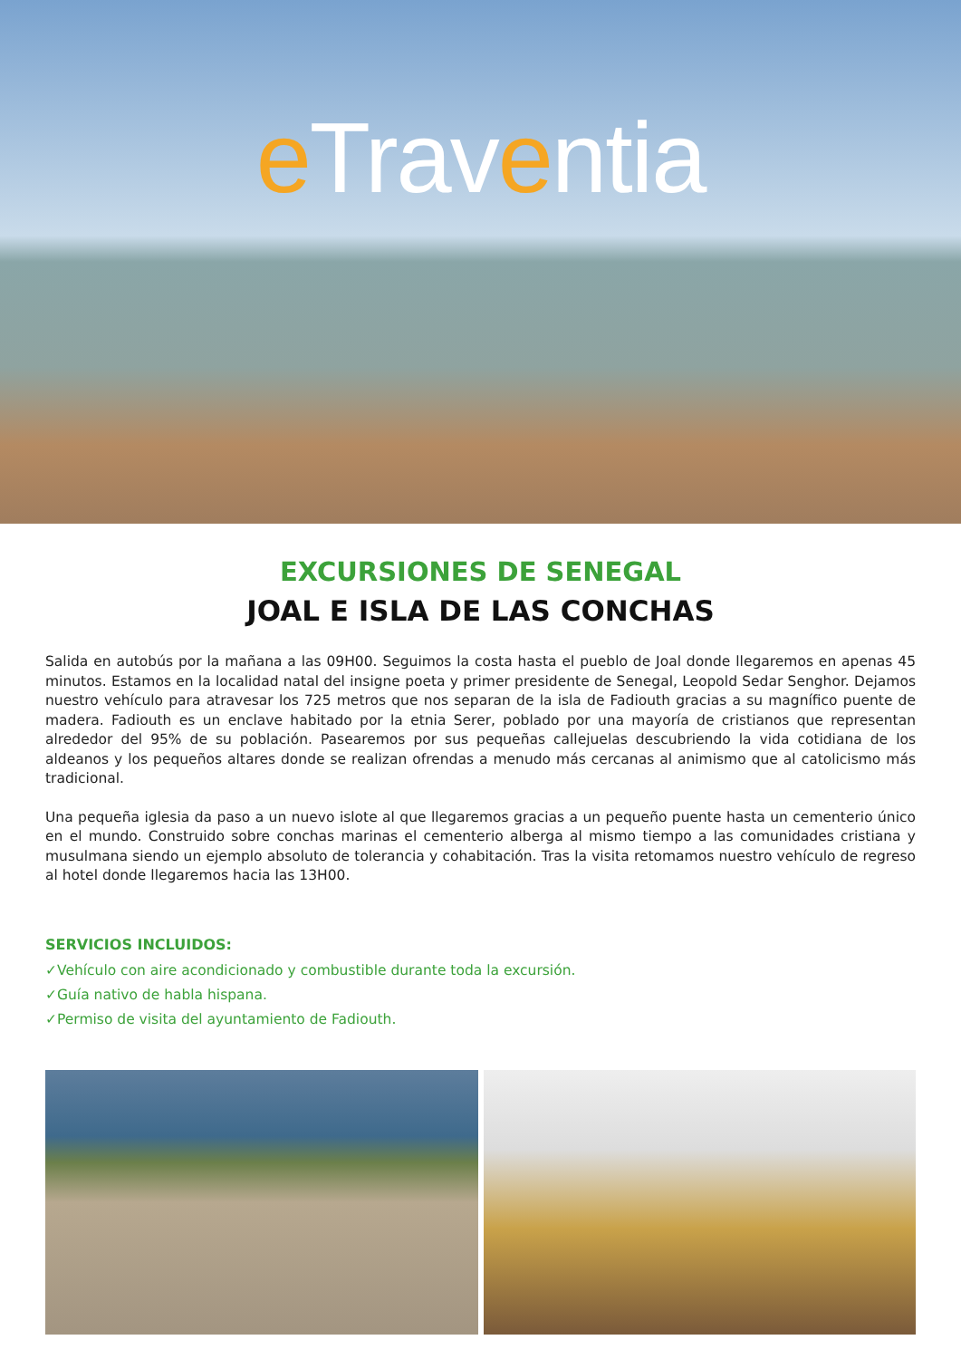e Traventia
EXCURSIONES DE SENEGAL
JOAL E ISLA DE LAS CONCHAS
Salida en autobús por la mañana a las 09H00. Seguimos la costa hasta el pueblo de Joal donde llegaremos en apenas 45 minutos. Estamos en la localidad natal del insigne poeta y primer presidente de Senegal, Leopold Sedar Senghor. Dejamos nuestro vehículo para atravesar los 725 metros que nos separan de la isla de Fadiouth gracias a su magnífico puente de madera. Fadiouth es un enclave habitado por la etnia Serer, poblado por una mayoría de cristianos que representan alrededor del 95% de su población. Pasearemos por sus pequeñas callejuelas descubriendo la vida cotidiana de los aldeanos y los pequeños altares donde se realizan ofrendas a menudo más cercanas al animismo que al catolicismo más tradicional.
Una pequeña iglesia da paso a un nuevo islote al que llegaremos gracias a un pequeño puente hasta un cementerio único en el mundo. Construido sobre conchas marinas el cementerio alberga al mismo tiempo a las comunidades cristiana y musulmana siendo un ejemplo absoluto de tolerancia y cohabitación. Tras la visita retomamos nuestro vehículo de regreso al hotel donde llegaremos hacia las 13H00.
SERVICIOS INCLUIDOS:
✓Vehículo con aire acondicionado y combustible durante toda la excursión.
✓Guía nativo de habla hispana.
✓Permiso de visita del ayuntamiento de Fadiouth.